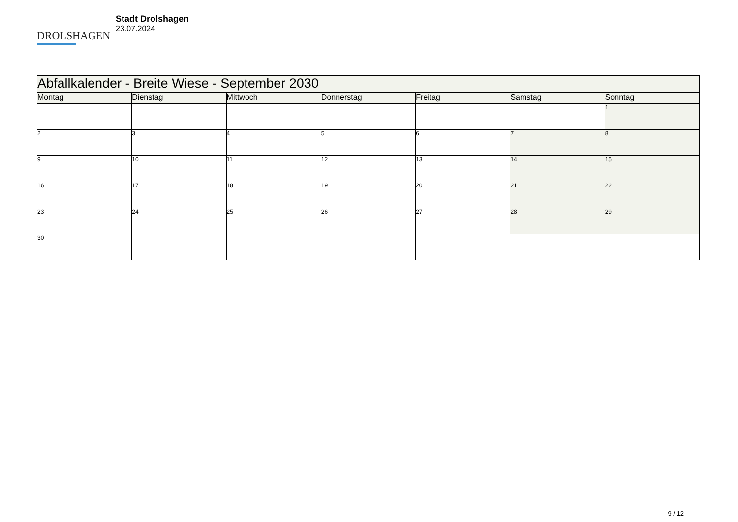DROLSHAGEN
Stadt Drolshagen
23.07.2024
| Abfallkalender - Breite Wiese - September 2030 | | | | | | |
| Montag | Dienstag | Mittwoch | Donnerstag | Freitag | Samstag | Sonntag |
| | | | | | | 1 |
| 2 | 3 | 4 | 5 | 6 | 7 | 8 |
| 9 | 10 | 11 | 12 | 13 | 14 | 15 |
| 16 | 17 | 18 | 19 | 20 | 21 | 22 |
| 23 | 24 | 25 | 26 | 27 | 28 | 29 |
| 30 | | | | | | |
9 / 12